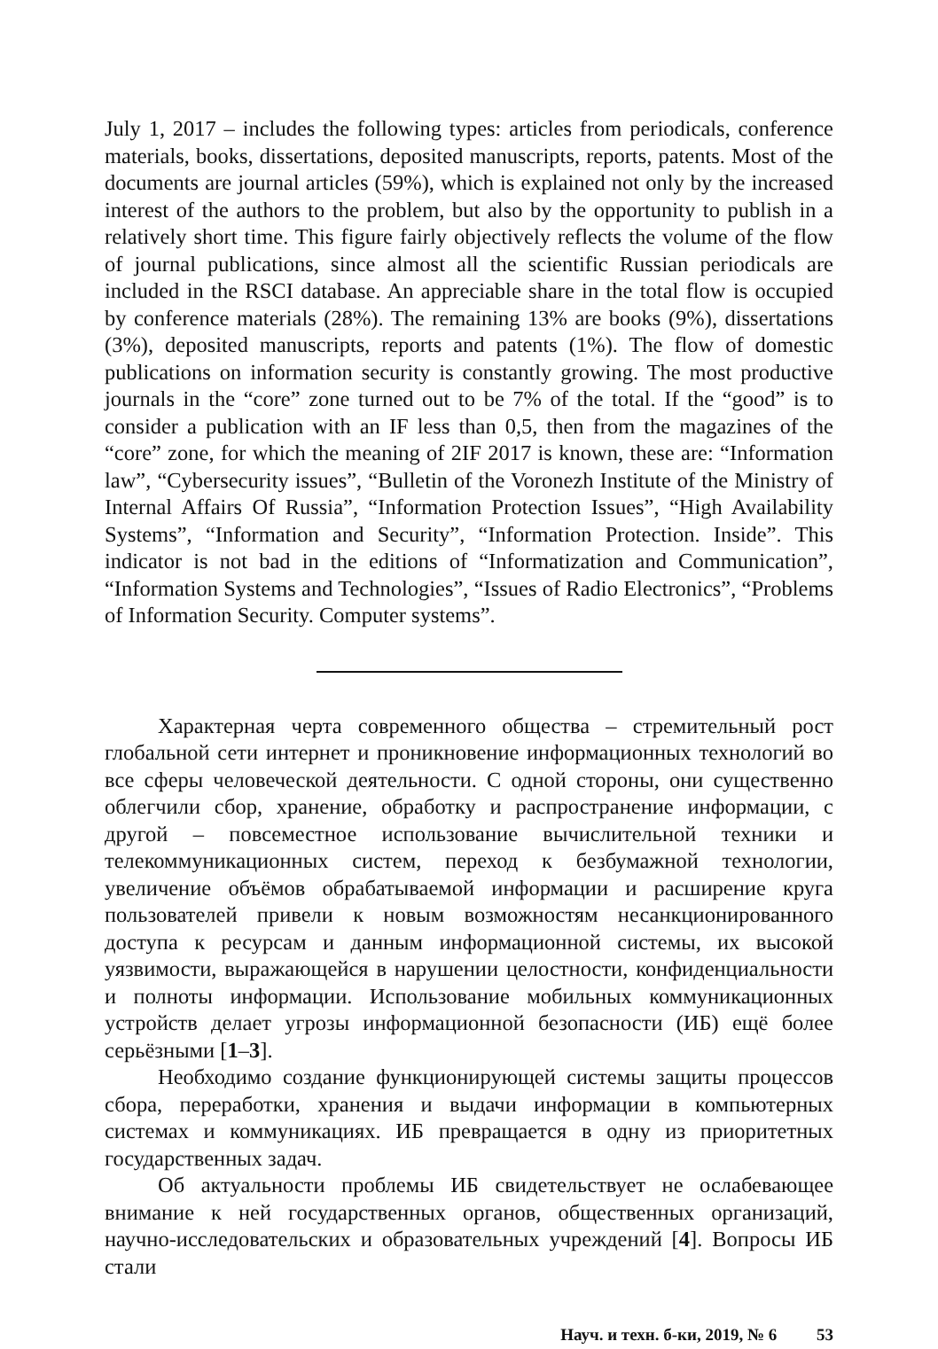July 1, 2017 – includes the following types: articles from periodicals, conference materials, books, dissertations, deposited manuscripts, reports, patents. Most of the documents are journal articles (59%), which is explained not only by the increased interest of the authors to the problem, but also by the opportunity to publish in a relatively short time. This figure fairly objectively reflects the volume of the flow of journal publications, since almost all the scientific Russian periodicals are included in the RSCI database. An appreciable share in the total flow is occupied by conference materials (28%). The remaining 13% are books (9%), dissertations (3%), deposited manuscripts, reports and patents (1%). The flow of domestic publications on information security is constantly growing. The most productive journals in the “core” zone turned out to be 7% of the total. If the “good” is to consider a publication with an IF less than 0,5, then from the magazines of the “core” zone, for which the meaning of 2IF 2017 is known, these are: “Information law”, “Cybersecurity issues”, “Bulletin of the Voronezh Institute of the Ministry of Internal Affairs Of Russia”, “Information Protection Issues”, “High Availability Systems”, “Information and Security”, “Information Protection. Inside”. This indicator is not bad in the editions of “Informatization and Communication”, “Information Systems and Technologies”, “Issues of Radio Electronics”, “Problems of Information Security. Computer systems”.
Характерная черта современного общества – стремительный рост глобальной сети интернет и проникновение информационных технологий во все сферы человеческой деятельности. С одной стороны, они существенно облегчили сбор, хранение, обработку и распространение информации, с другой – повсеместное использование вычислительной техники и телекоммуникационных систем, переход к безбумажной технологии, увеличение объёмов обрабатываемой информации и расширение круга пользователей привели к новым возможностям несанкционированного доступа к ресурсам и данным информационной системы, их высокой уязвимости, выражающейся в нарушении целостности, конфиденциальности и полноты информации. Использование мобильных коммуникационных устройств делает угрозы информационной безопасности (ИБ) ещё более серьёзными [1–3].
Необходимо создание функционирующей системы защиты процессов сбора, переработки, хранения и выдачи информации в компьютерных системах и коммуникациях. ИБ превращается в одну из приоритетных государственных задач.
Об актуальности проблемы ИБ свидетельствует не ослабевающее внимание к ней государственных органов, общественных организаций, научно-исследовательских и образовательных учреждений [4]. Вопросы ИБ стали
Науч. и техн. б-ки, 2019, № 6 53